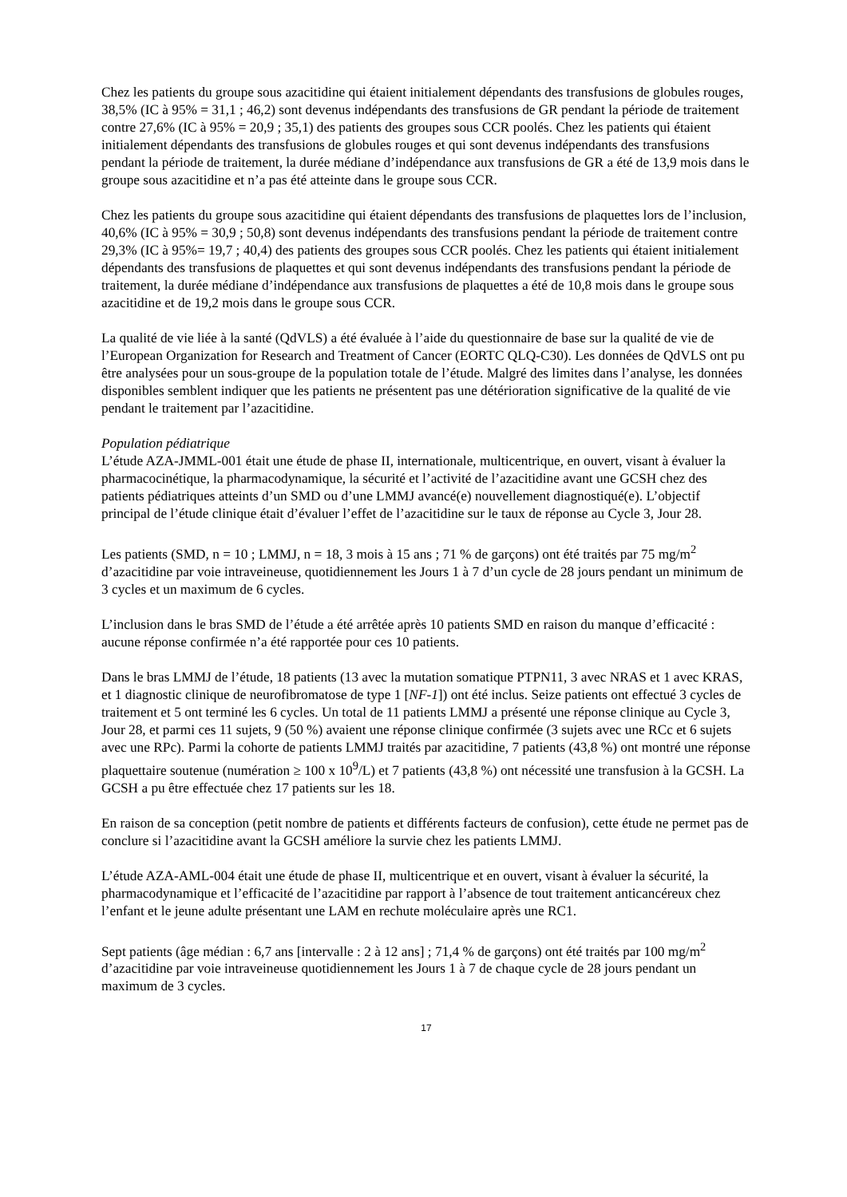Chez les patients du groupe sous azacitidine qui étaient initialement dépendants des transfusions de globules rouges, 38,5% (IC à 95% = 31,1 ; 46,2) sont devenus indépendants des transfusions de GR pendant la période de traitement contre 27,6% (IC à 95% = 20,9 ; 35,1) des patients des groupes sous CCR poolés. Chez les patients qui étaient initialement dépendants des transfusions de globules rouges et qui sont devenus indépendants des transfusions pendant la période de traitement, la durée médiane d’indépendance aux transfusions de GR a été de 13,9 mois dans le groupe sous azacitidine et n’a pas été atteinte dans le groupe sous CCR.
Chez les patients du groupe sous azacitidine qui étaient dépendants des transfusions de plaquettes lors de l’inclusion, 40,6% (IC à 95% = 30,9 ; 50,8) sont devenus indépendants des transfusions pendant la période de traitement contre 29,3% (IC à 95%= 19,7 ; 40,4) des patients des groupes sous CCR poolés. Chez les patients qui étaient initialement dépendants des transfusions de plaquettes et qui sont devenus indépendants des transfusions pendant la période de traitement, la durée médiane d’indépendance aux transfusions de plaquettes a été de 10,8 mois dans le groupe sous azacitidine et de 19,2 mois dans le groupe sous CCR.
La qualité de vie liée à la santé (QdVLS) a été évaluée à l’aide du questionnaire de base sur la qualité de vie de l’European Organization for Research and Treatment of Cancer (EORTC QLQ-C30). Les données de QdVLS ont pu être analysées pour un sous-groupe de la population totale de l’étude. Malgré des limites dans l’analyse, les données disponibles semblent indiquer que les patients ne présentent pas une détérioration significative de la qualité de vie pendant le traitement par l’azacitidine.
Population pédiatrique
L’étude AZA-JMML-001 était une étude de phase II, internationale, multicentrique, en ouvert, visant à évaluer la pharmacocinétique, la pharmacodynamique, la sécurité et l’activité de l’azacitidine avant une GCSH chez des patients pédiatriques atteints d’un SMD ou d’une LMMJ avancé(e) nouvellement diagnostiqué(e). L’objectif principal de l’étude clinique était d’évaluer l’effet de l’azacitidine sur le taux de réponse au Cycle 3, Jour 28.
Les patients (SMD, n = 10 ; LMMJ, n = 18, 3 mois à 15 ans ; 71 % de garçons) ont été traités par 75 mg/m<sup>2</sup> d’azacitidine par voie intraveineuse, quotidiennement les Jours 1 à 7 d’un cycle de 28 jours pendant un minimum de 3 cycles et un maximum de 6 cycles.
L’inclusion dans le bras SMD de l’étude a été arrêtée après 10 patients SMD en raison du manque d’efficacité : aucune réponse confirmée n’a été rapportée pour ces 10 patients.
Dans le bras LMMJ de l’étude, 18 patients (13 avec la mutation somatique PTPN11, 3 avec NRAS et 1 avec KRAS, et 1 diagnostic clinique de neurofibromatose de type 1 [NF-1]) ont été inclus. Seize patients ont effectué 3 cycles de traitement et 5 ont terminé les 6 cycles. Un total de 11 patients LMMJ a présenté une réponse clinique au Cycle 3, Jour 28, et parmi ces 11 sujets, 9 (50 %) avaient une réponse clinique confirmée (3 sujets avec une RCc et 6 sujets avec une RPc). Parmi la cohorte de patients LMMJ traités par azacitidine, 7 patients (43,8 %) ont montré une réponse plaquettaire soutenue (numération ≥ 100 x 10<sup>9</sup>/L) et 7 patients (43,8 %) ont nécessité une transfusion à la GCSH. La GCSH a pu être effectuée chez 17 patients sur les 18.
En raison de sa conception (petit nombre de patients et différents facteurs de confusion), cette étude ne permet pas de conclure si l’azacitidine avant la GCSH améliore la survie chez les patients LMMJ.
L’étude AZA-AML-004 était une étude de phase II, multicentrique et en ouvert, visant à évaluer la sécurité, la pharmacodynamique et l’efficacité de l’azacitidine par rapport à l’absence de tout traitement anticancéreux chez l’enfant et le jeune adulte présentant une LAM en rechute moléculaire après une RC1.
Sept patients (âge médian : 6,7 ans [intervalle : 2 à 12 ans] ; 71,4 % de garçons) ont été traités par 100 mg/m<sup>2</sup> d’azacitidine par voie intraveineuse quotidiennement les Jours 1 à 7 de chaque cycle de 28 jours pendant un maximum de 3 cycles.
17